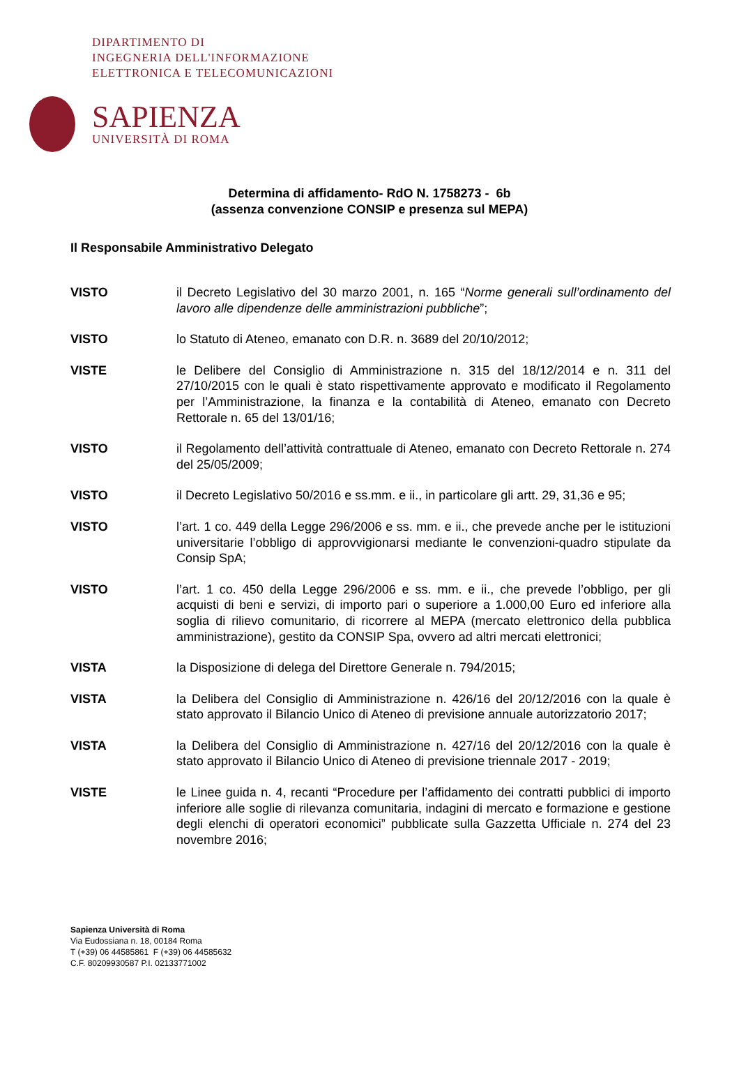DIPARTIMENTO DI
INGEGNERIA DELL'INFORMAZIONE
ELETTRONICA E TELECOMUNICAZIONI
SAPIENZA
UNIVERSITÀ DI ROMA
Determina di affidamento- RdO N. 1758273 - 6b
(assenza convenzione CONSIP e presenza sul MEPA)
Il Responsabile Amministrativo Delegato
VISTO il Decreto Legislativo del 30 marzo 2001, n. 165 “Norme generali sull’ordinamento del lavoro alle dipendenze delle amministrazioni pubbliche”;
VISTO lo Statuto di Ateneo, emanato con D.R. n. 3689 del 20/10/2012;
VISTE le Delibere del Consiglio di Amministrazione n. 315 del 18/12/2014 e n. 311 del 27/10/2015 con le quali è stato rispettivamente approvato e modificato il Regolamento per l’Amministrazione, la finanza e la contabilità di Ateneo, emanato con Decreto Rettorale n. 65 del 13/01/16;
VISTO il Regolamento dell’attività contrattuale di Ateneo, emanato con Decreto Rettorale n. 274 del 25/05/2009;
VISTO il Decreto Legislativo 50/2016 e ss.mm. e ii., in particolare gli artt. 29, 31,36 e 95;
VISTO l’art. 1 co. 449 della Legge 296/2006 e ss. mm. e ii., che prevede anche per le istituzioni universitarie l’obbligo di approvvigionarsi mediante le convenzioni-quadro stipulate da Consip SpA;
VISTO l’art. 1 co. 450 della Legge 296/2006 e ss. mm. e ii., che prevede l’obbligo, per gli acquisti di beni e servizi, di importo pari o superiore a 1.000,00 Euro ed inferiore alla soglia di rilievo comunitario, di ricorrere al MEPA (mercato elettronico della pubblica amministrazione), gestito da CONSIP Spa, ovvero ad altri mercati elettronici;
VISTA la Disposizione di delega del Direttore Generale n. 794/2015;
VISTA la Delibera del Consiglio di Amministrazione n. 426/16 del 20/12/2016 con la quale è stato approvato il Bilancio Unico di Ateneo di previsione annuale autorizzatorio 2017;
VISTA la Delibera del Consiglio di Amministrazione n. 427/16 del 20/12/2016 con la quale è stato approvato il Bilancio Unico di Ateneo di previsione triennale 2017 - 2019;
VISTE le Linee guida n. 4, recanti “Procedure per l’affidamento dei contratti pubblici di importo inferiore alle soglie di rilevanza comunitaria, indagini di mercato e formazione e gestione degli elenchi di operatori economici” pubblicate sulla Gazzetta Ufficiale n. 274 del 23 novembre 2016;
Sapienza Università di Roma
Via Eudossiana n. 18, 00184 Roma
T (+39) 06 44585861 F (+39) 06 44585632
C.F. 80209930587 P.I. 02133771002